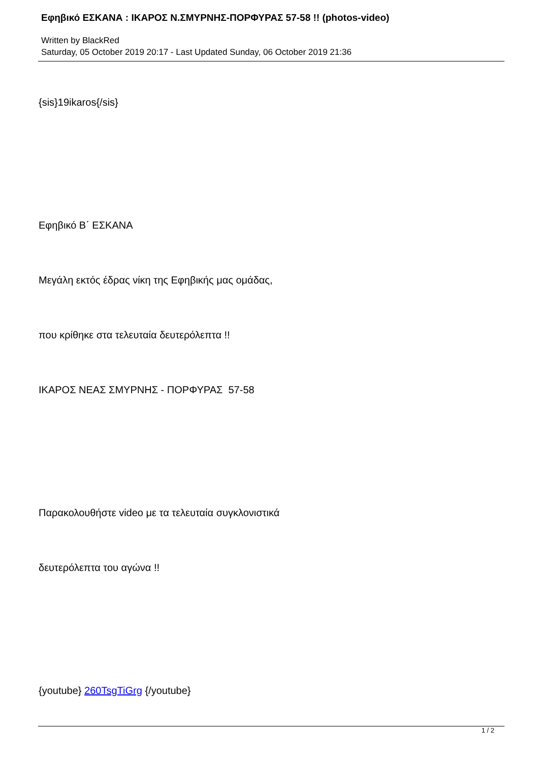Εφηβικό ΕΣΚΑΝΑ : ΙΚΑΡΟΣ Ν.ΣΜΥΡΝΗΣ-ΠΟΡΦΥΡΑΣ 57-58 !! (photos-video)
Written by BlackRed
Saturday, 05 October 2019 20:17 - Last Updated Sunday, 06 October 2019 21:36
{sis}19ikaros{/sis}
Εφηβικό Β΄ ΕΣΚΑΝΑ
Μεγάλη εκτός έδρας νίκη της Εφηβικής μας ομάδας,
που κρίθηκε στα τελευταία δευτερόλεπτα !!
ΙΚΑΡΟΣ ΝΕΑΣ ΣΜΥΡΝΗΣ - ΠΟΡΦΥΡΑΣ 57-58
Παρακολουθήστε video με τα τελευταία συγκλονιστικά
δευτερόλεπτα του αγώνα !!
{youtube} 260TsgTiGrg {/youtube}
1 / 2